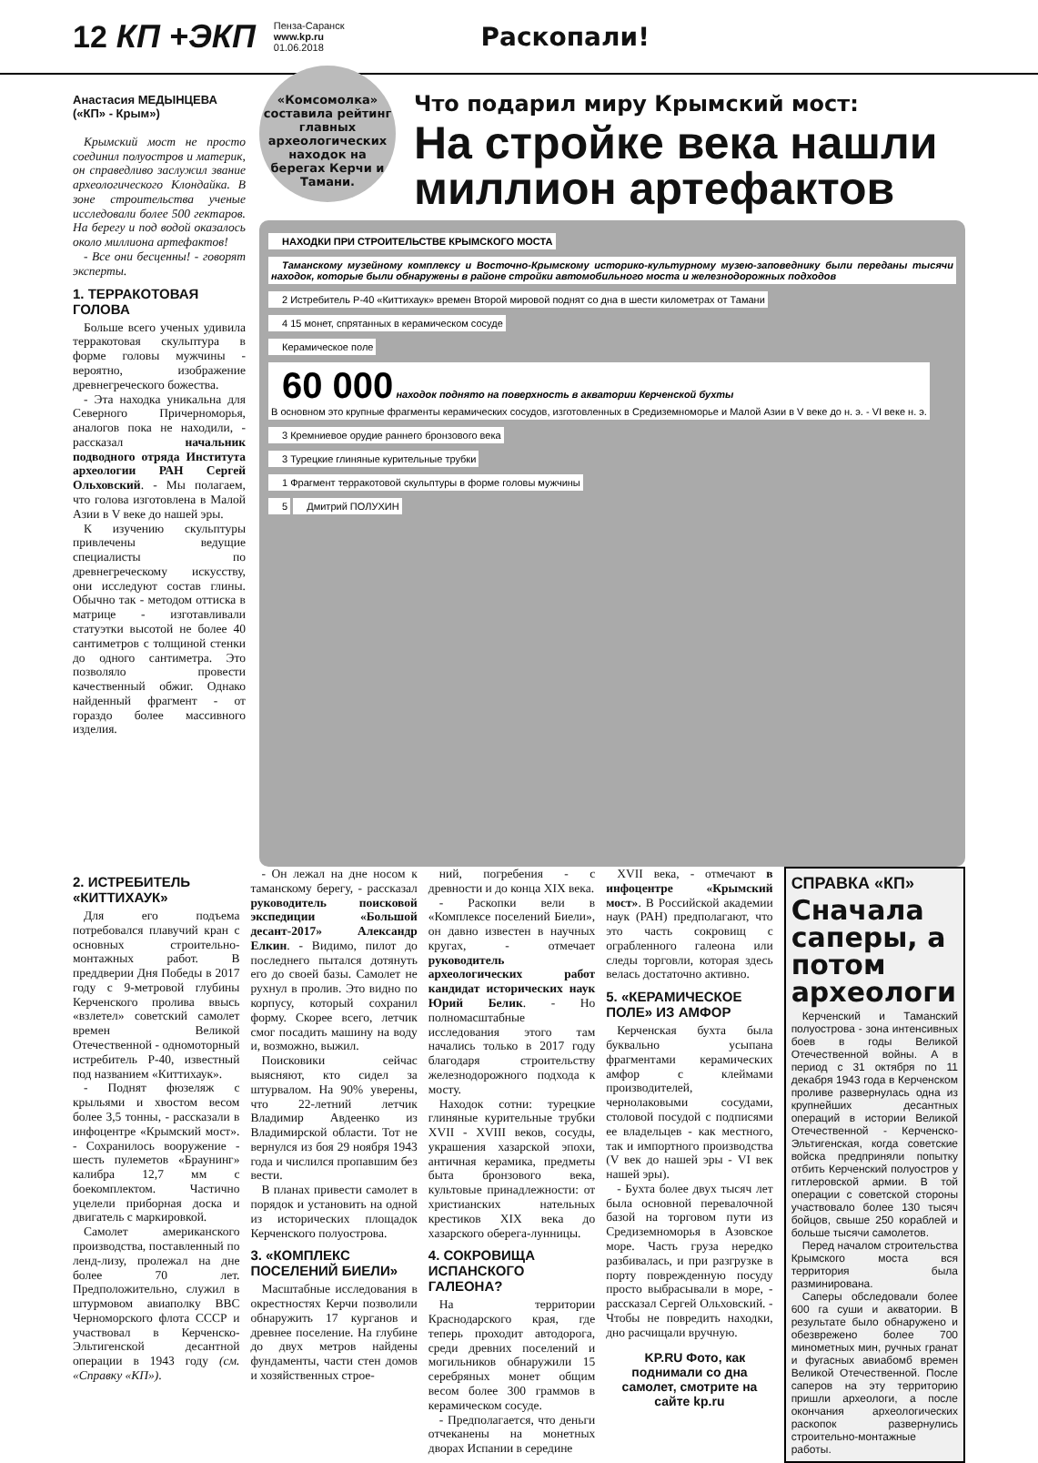12 КП +ЭКП
Пенза-Саранск
www.kp.ru
01.06.2018
Раскопали!
Анастасия МЕДЫНЦЕВА
(«КП» - Крым»)
Крымский мост не просто соединил полуостров и материк, он справедливо заслужил звание археологического Клондайка. В зоне строительства ученые исследовали более 500 гектаров. На берегу и под водой оказалось около миллиона артефактов!
- Все они бесценны! - говорят эксперты.
1. ТЕРРАКОТОВАЯ ГОЛОВА
Больше всего ученых удивила терракотовая скульптура в форме головы мужчины - вероятно, изображение древнегреческого божества.
- Эта находка уникальна для Северного Причерноморья, аналогов пока не находили, - рассказал начальник подводного отряда Института археологии РАН Сергей Ольховский. - Мы полагаем, что голова изготовлена в Малой Азии в V веке до нашей эры.
К изучению скульптуры привлечены ведущие специалисты по древнегреческому искусству, они исследуют состав глины. Обычно так - методом оттиска в матрице - изготавливали статуэтки высотой не более 40 сантиметров с толщиной стенки до одного сантиметра. Это позволяло провести качественный обжиг. Однако найденный фрагмент - от гораздо более массивного изделия.
Что подарил миру Крымский мост:
«Комсомолка» составила рейтинг главных археологических находок на берегах Керчи и Тамани.
На стройке века нашли миллион артефактов
НАХОДКИ ПРИ СТРОИТЕЛЬСТВЕ КРЫМСКОГО МОСТА
Таманскому музейному комплексу и Восточно-Крымскому историко-культурному музею-заповеднику были переданы тысячи находок, которые были обнаружены в районе стройки автомобильного моста и железнодорожных подходов
2 Истребитель Р-40 «Киттихаук» времен Второй мировой поднят со дна в шести километрах от Тамани
4 15 монет, спрятанных в керамическом сосуде
Керамическое поле
60 000 находок поднято на поверхность в акватории Керченской бухты
В основном это крупные фрагменты керамических сосудов, изготовленных в Средиземноморье и Малой Азии в V веке до н. э. - VI веке н. э.
3 Кремниевое орудие раннего бронзового века
3 Турецкие глиняные курительные трубки
1 Фрагмент терракотовой скульптуры в форме головы мужчины
5 Дмитрий ПОЛУХИН
2. ИСТРЕБИТЕЛЬ «КИТТИХАУК»
Для его подъема потребовался плавучий кран с основных строительно-монтажных работ. В преддверии Дня Победы в 2017 году с 9-метровой глубины Керченского пролива ввысь «взлетел» советский самолет времен Великой Отечественной - одномоторный истребитель Р-40, известный под названием «Киттихаук».
- Поднят фюзеляж с крыльями и хвостом весом более 3,5 тонны, - рассказали в инфоцентре «Крымский мост». - Сохранилось вооружение - шесть пулеметов «Браунинг» калибра 12,7 мм с боекомплектом. Частично уцелели приборная доска и двигатель с маркировкой.
Самолет американского производства, поставленный по ленд-лизу, пролежал на дне более 70 лет. Предположительно, служил в штурмовом авиаполку ВВС Черноморского флота СССР и участвовал в Керченско-Эльтигенской десантной операции в 1943 году (см. «Справку «КП»).
- Он лежал на дне носом к таманскому берегу, - рассказал руководитель поисковой экспедиции «Большой десант-2017» Александр Елкин. - Видимо, пилот до последнего пытался дотянуть его до своей базы. Самолет не рухнул в пролив. Это видно по корпусу, который сохранил форму. Скорее всего, летчик смог посадить машину на воду и, возможно, выжил.
Поисковики сейчас выясняют, кто сидел за штурвалом. На 90% уверены, что 22-летний летчик Владимир Авдеенко из Владимирской области. Тот не вернулся из боя 29 ноября 1943 года и числился пропавшим без вести.
В планах привести самолет в порядок и установить на одной из исторических площадок Керченского полуострова.
3. «КОМПЛЕКС ПОСЕЛЕНИЙ БИЕЛИ»
Масштабные исследования в окрестностях Керчи позволили обнаружить 17 курганов и древнее поселение. На глубине до двух метров найдены фундаменты, части стен домов и хозяйственных строе-
ний, погребения - с древности и до конца XIX века.
- Раскопки вели в «Комплексе поселений Биели», он давно известен в научных кругах, - отмечает руководитель археологических работ кандидат исторических наук Юрий Белик. - Но полномасштабные исследования этого там начались только в 2017 году благодаря строительству железнодорожного подхода к мосту.
Находок сотни: турецкие глиняные курительные трубки XVII - XVIII веков, сосуды, украшения хазарской эпохи, античная керамика, предметы быта бронзового века, культовые принадлежности: от христианских нательных крестиков XIX века до хазарского оберега-лунницы.
4. СОКРОВИЩА ИСПАНСКОГО ГАЛЕОНА?
На территории Краснодарского края, где теперь проходит автодорога, среди древних поселений и могильников обнаружили 15 серебряных монет общим весом более 300 граммов в керамическом сосуде.
- Предполагается, что деньги отчеканены на монетных дворах Испании в середине
XVII века, - отмечают в инфоцентре «Крымский мост». В Российской академии наук (РАН) предполагают, что это часть сокровищ с ограбленного галеона или следы торговли, которая здесь велась достаточно активно.
5. «КЕРАМИЧЕСКОЕ ПОЛЕ» ИЗ АМФОР
Керченская бухта была буквально усыпана фрагментами керамических амфор с клеймами производителей, чернолаковыми сосудами, столовой посудой с подписями ее владельцев - как местного, так и импортного производства (V век до нашей эры - VI век нашей эры).
- Бухта более двух тысяч лет была основной перевалочной базой на торговом пути из Средиземноморья в Азовское море. Часть груза нередко разбивалась, и при разгрузке в порту поврежденную посуду просто выбрасывали в море, - рассказал Сергей Ольховский. - Чтобы не повредить находки, дно расчищали вручную.
KP.RU Фото, как поднимали со дна самолет, смотрите на сайте kp.ru
СПРАВКА «КП»
Сначала саперы, а потом археологи
Керченский и Таманский полуострова - зона интенсивных боев в годы Великой Отечественной войны. А в период с 31 октября по 11 декабря 1943 года в Керченском проливе развернулась одна из крупнейших десантных операций в истории Великой Отечественной - Керченско-Эльтигенская, когда советские войска предприняли попытку отбить Керченский полуостров у гитлеровской армии. В той операции с советской стороны участвовало более 130 тысяч бойцов, свыше 250 кораблей и больше тысячи самолетов.
Перед началом строительства Крымского моста вся территория была разминирована.
Саперы обследовали более 600 га суши и акватории. В результате было обнаружено и обезврежено более 700 минометных мин, ручных гранат и фугасных авиабомб времен Великой Отечественной. После саперов на эту территорию пришли археологи, а после окончания археологических раскопок развернулись строительно-монтажные работы.